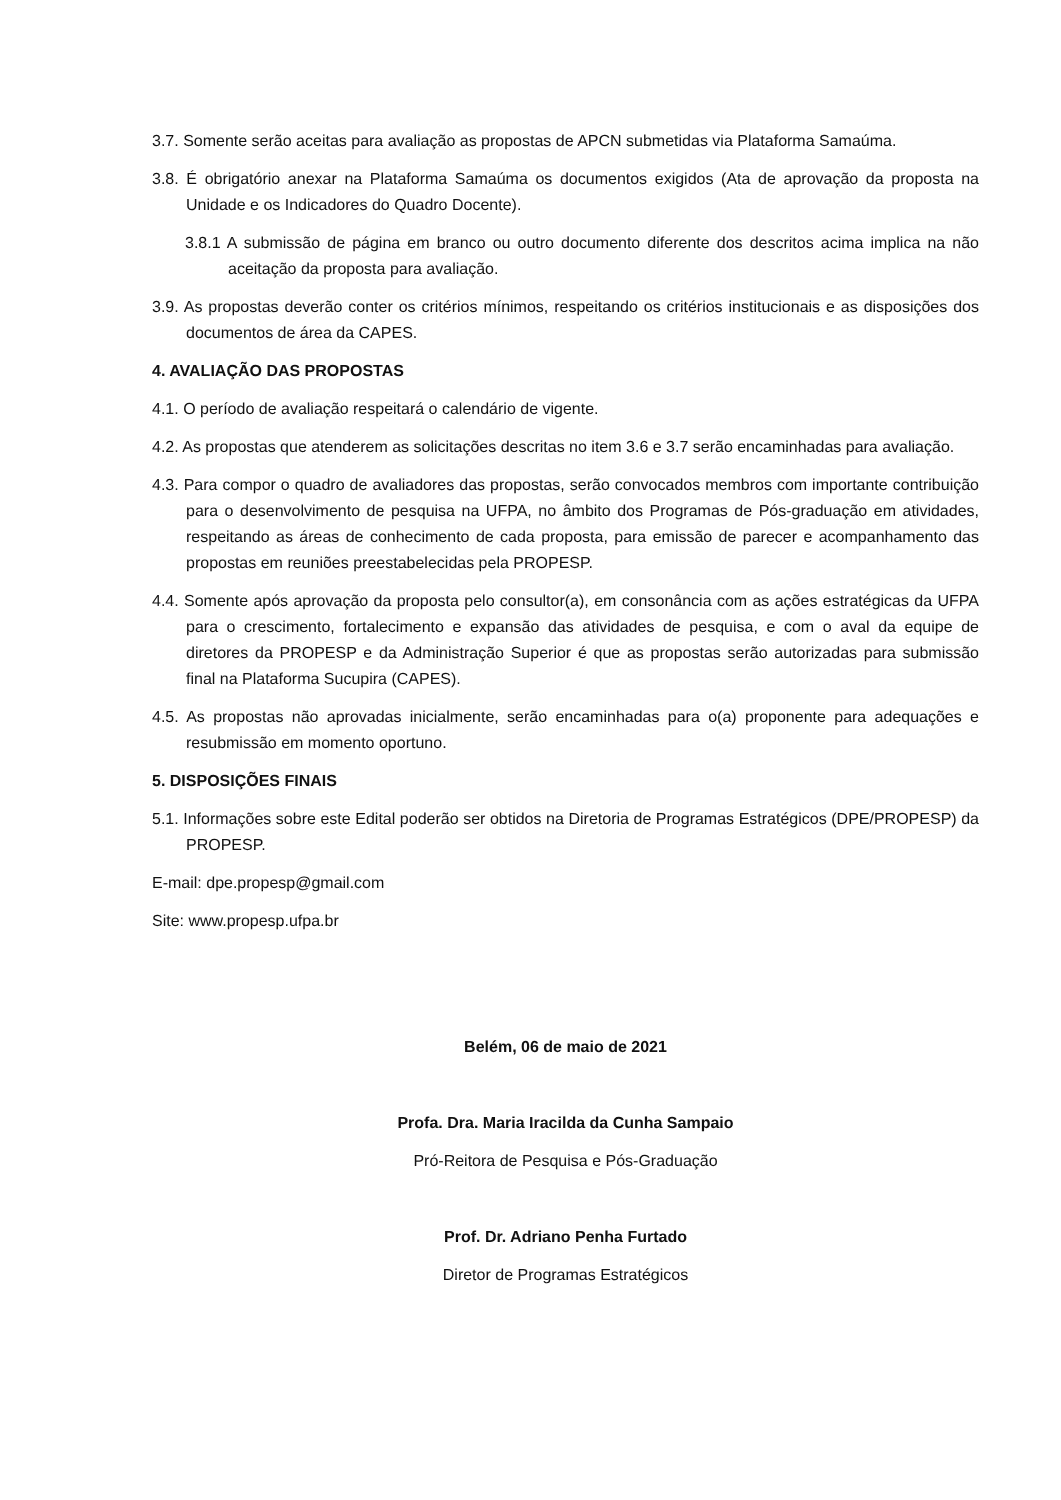3.7. Somente serão aceitas para avaliação as propostas de APCN submetidas via Plataforma Samaúma.
3.8. É obrigatório anexar na Plataforma Samaúma os documentos exigidos (Ata de aprovação da proposta na Unidade e os Indicadores do Quadro Docente).
3.8.1 A submissão de página em branco ou outro documento diferente dos descritos acima implica na não aceitação da proposta para avaliação.
3.9. As propostas deverão conter os critérios mínimos, respeitando os critérios institucionais e as disposições dos documentos de área da CAPES.
4. AVALIAÇÃO DAS PROPOSTAS
4.1. O período de avaliação respeitará o calendário de vigente.
4.2. As propostas que atenderem as solicitações descritas no item 3.6 e 3.7 serão encaminhadas para avaliação.
4.3. Para compor o quadro de avaliadores das propostas, serão convocados membros com importante contribuição para o desenvolvimento de pesquisa na UFPA, no âmbito dos Programas de Pós-graduação em atividades, respeitando as áreas de conhecimento de cada proposta, para emissão de parecer e acompanhamento das propostas em reuniões preestabelecidas pela PROPESP.
4.4. Somente após aprovação da proposta pelo consultor(a), em consonância com as ações estratégicas da UFPA para o crescimento, fortalecimento e expansão das atividades de pesquisa, e com o aval da equipe de diretores da PROPESP e da Administração Superior é que as propostas serão autorizadas para submissão final na Plataforma Sucupira (CAPES).
4.5. As propostas não aprovadas inicialmente, serão encaminhadas para o(a) proponente para adequações e resubmissão em momento oportuno.
5. DISPOSIÇÕES FINAIS
5.1. Informações sobre este Edital poderão ser obtidos na Diretoria de Programas Estratégicos (DPE/PROPESP) da PROPESP.
E-mail: dpe.propesp@gmail.com
Site: www.propesp.ufpa.br
Belém, 06 de maio de 2021
Profa. Dra. Maria Iracilda da Cunha Sampaio
Pró-Reitora de Pesquisa e Pós-Graduação
Prof. Dr. Adriano Penha Furtado
Diretor de Programas Estratégicos